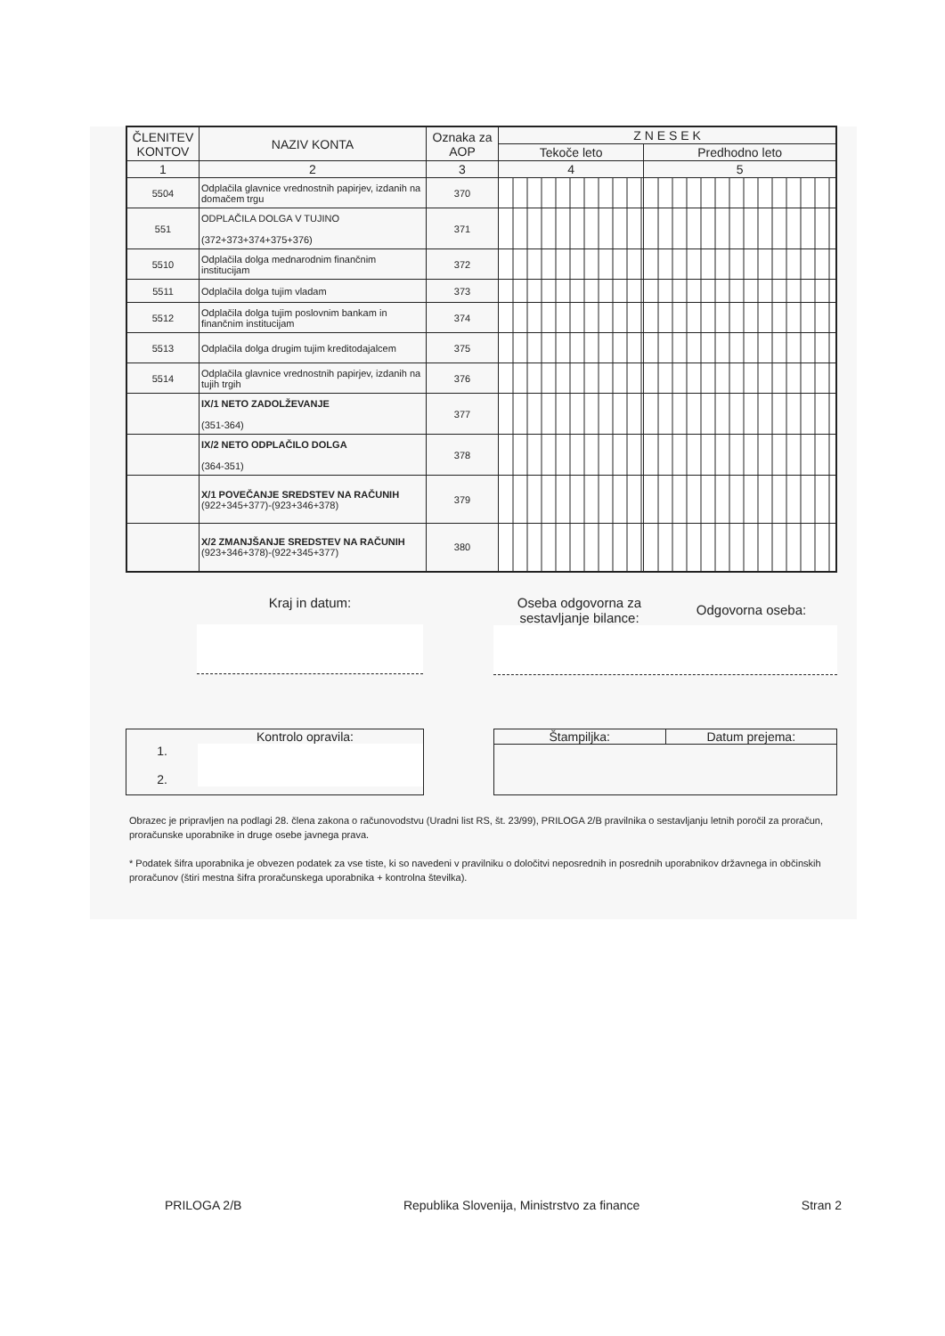| ČLENITEV KONTOV | NAZIV KONTA | Oznaka za AOP | Z N E S E K | |
| --- | --- | --- | --- | --- |
| | | | Tekoče leto | Predhodno leto |
| 1 | 2 | 3 | 4 | 5 |
| 5504 | Odplačila glavnice vrednostnih papirjev, izdanih na domačem trgu | 370 | | |
| 551 | ODPLAČILA DOLGA V TUJINO (372+373+374+375+376) | 371 | | |
| 5510 | Odplačila dolga mednarodnim finančnim institucijam | 372 | | |
| 5511 | Odplačila dolga tujim vladam | 373 | | |
| 5512 | Odplačila dolga tujim poslovnim bankam in finančnim institucijam | 374 | | |
| 5513 | Odplačila dolga drugim tujim kreditodajalcem | 375 | | |
| 5514 | Odplačila glavnice vrednostnih papirjev, izdanih na tujih trgih | 376 | | |
| | IX/1 NETO ZADOLŽEVANJE (351-364) | 377 | | |
| | IX/2 NETO ODPLAČILO DOLGA (364-351) | 378 | | |
| | X/1 POVEČANJE SREDSTEV NA RAČUNIH (922+345+377)-(923+346+378) | 379 | | |
| | X/2 ZMANJŠANJE SREDSTEV NA RAČUNIH (923+346+378)-(922+345+377) | 380 | | |
Kraj in datum: Oseba odgovorna za sestavljanje bilance:
Odgovorna oseba:
Kontrolo opravila:
1.
2.
Štampiljka: Datum prejema:
Obrazec je pripravljen na podlagi 28. člena zakona o računovodstvu (Uradni list RS, št. 23/99), PRILOGA 2/B pravilnika o sestavljanju letnih poročil za proračun, proračunske uporabnike in druge osebe javnega prava.
* Podatek šifra uporabnika je obvezen podatek za vse tiste, ki so navedeni v pravilniku o določitvi neposrednih in posrednih uporabnikov državnega in občinskih proračunov (štiri mestna šifra proračunskega uporabnika + kontrolna številka).
PRILOGA 2/B Republika Slovenija, Ministrstvo za finance Stran 2